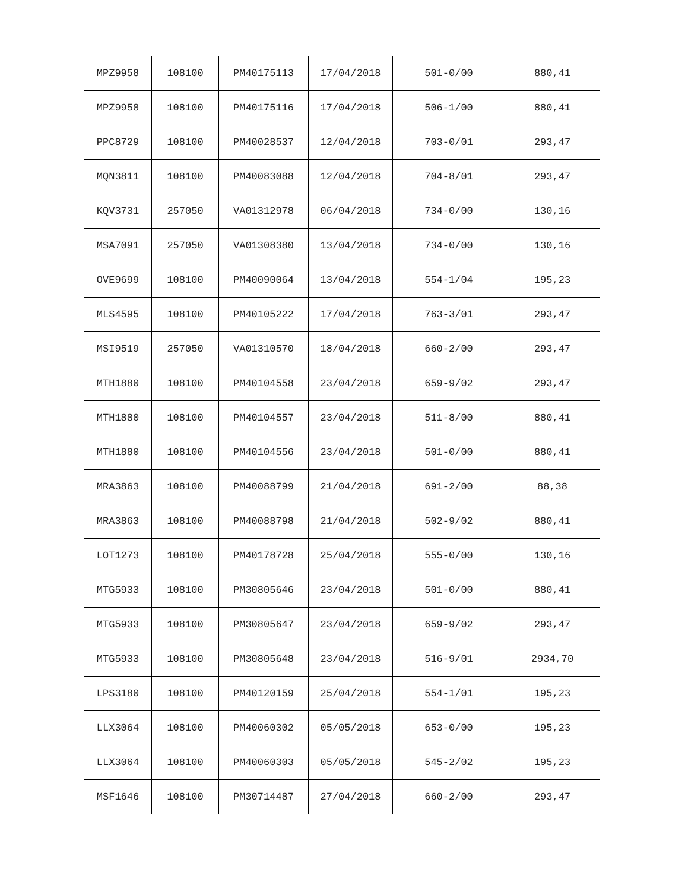| MPZ9958 | 108100 | PM40175113 | 17/04/2018 | 501-0/00 | 880,41 |
| MPZ9958 | 108100 | PM40175116 | 17/04/2018 | 506-1/00 | 880,41 |
| PPC8729 | 108100 | PM40028537 | 12/04/2018 | 703-0/01 | 293,47 |
| MQN3811 | 108100 | PM40083088 | 12/04/2018 | 704-8/01 | 293,47 |
| KQV3731 | 257050 | VA01312978 | 06/04/2018 | 734-0/00 | 130,16 |
| MSA7091 | 257050 | VA01308380 | 13/04/2018 | 734-0/00 | 130,16 |
| OVE9699 | 108100 | PM40090064 | 13/04/2018 | 554-1/04 | 195,23 |
| MLS4595 | 108100 | PM40105222 | 17/04/2018 | 763-3/01 | 293,47 |
| MSI9519 | 257050 | VA01310570 | 18/04/2018 | 660-2/00 | 293,47 |
| MTH1880 | 108100 | PM40104558 | 23/04/2018 | 659-9/02 | 293,47 |
| MTH1880 | 108100 | PM40104557 | 23/04/2018 | 511-8/00 | 880,41 |
| MTH1880 | 108100 | PM40104556 | 23/04/2018 | 501-0/00 | 880,41 |
| MRA3863 | 108100 | PM40088799 | 21/04/2018 | 691-2/00 | 88,38 |
| MRA3863 | 108100 | PM40088798 | 21/04/2018 | 502-9/02 | 880,41 |
| LOT1273 | 108100 | PM40178728 | 25/04/2018 | 555-0/00 | 130,16 |
| MTG5933 | 108100 | PM30805646 | 23/04/2018 | 501-0/00 | 880,41 |
| MTG5933 | 108100 | PM30805647 | 23/04/2018 | 659-9/02 | 293,47 |
| MTG5933 | 108100 | PM30805648 | 23/04/2018 | 516-9/01 | 2934,70 |
| LPS3180 | 108100 | PM40120159 | 25/04/2018 | 554-1/01 | 195,23 |
| LLX3064 | 108100 | PM40060302 | 05/05/2018 | 653-0/00 | 195,23 |
| LLX3064 | 108100 | PM40060303 | 05/05/2018 | 545-2/02 | 195,23 |
| MSF1646 | 108100 | PM30714487 | 27/04/2018 | 660-2/00 | 293,47 |